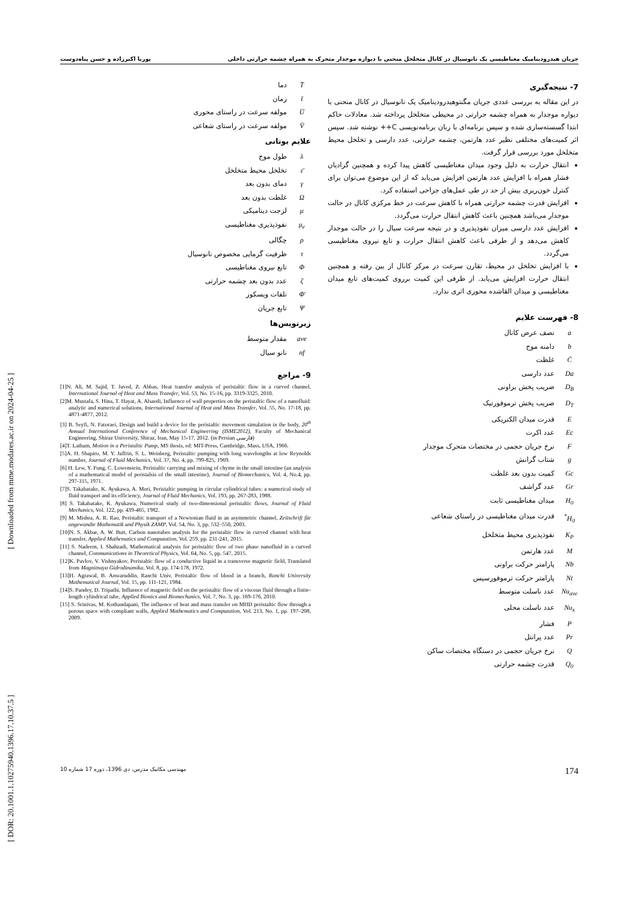[ DOR: 20.1001.1.10275940.1396.17.10.37.5 ] [ Downloaded from mme.modares.ac.ir on 2024-04-25 ]
جریان هیدرودینامیک مغناطیسی یک نانوسیال در کانال متخلخل منحنی با دیواره موجدار متحرک به همراه چشمه حرارتی داخلی پوریا اکبرزاده و حسن پناه‌دوست
7- نتیجه‌گیری
در این مقاله به بررسی عددی جریان مگنتوهیدرودینامیک یک نانوسیال در کانال منحنی با دیواره موجدار به همراه چشمه حرارتی در محیطی متخلخل پرداخته شد. معادلات حاکم ابتدا گسسته‌سازی شده و سپس برنامه‌ای با زبان برنامه‌نویسی C++ نوشته شد. سپس اثر کمیت‌های مختلفی نظیر عدد هارتمن، چشمه حرارتی، عدد دارسی و تخلخل محیط متخلخل مورد بررسی قرار گرفت.
انتقال حرارت به دلیل وجود میدان مغناطیسی کاهش پیدا کرده و همچنین گرادیان فشار همراه با افزایش عدد هارتمن افزایش می‌یابد که از این موضوع می‌توان برای کنترل خون‌ریزی بیش از حد در طی عمل‌های جراحی استفاده کرد.
افزایش قدرت چشمه حرارتی همراه با کاهش سرعت در خط مرکزی کانال در حالت موجدار می‌باشد همچنین باعث کاهش انتقال حرارت می‌گردد.
افزایش عدد دارسی میزان نفوذپذیری و در نتیجه سرعت سیال را در حالت موجدار کاهش می‌دهد و از طرفی باعث کاهش انتقال حرارت و تابع نیروی مغناطیسی می‌گردد.
با افزایش تخلخل در محیط، تقارن سرعت در مرکز کانال از بین رفته و همچنین انتقال حرارت افزایش می‌یابد. از طرفی این کمیت برروی کمیت‌های تابع میدان مغناطیسی و میدان القاشده محوری اثری ندارد.
8- فهرست علایم
a نصف عرض کانال
b دامنه موج
C̄ غلظت
Da عدد دارسی
D<sub>B</sub> ضریب پخش براونی
D<sub>T</sub> ضریب پخش ترموفورتیک
Eقدرت میدان الکتریکی
Ec عدد اکرت
Fنرخ جریان حجمی در مختصات متحرک موجدار
g شتاب گرانش
Gc کمیت بدون بعد غلظت
Gr عدد گراشف
H<sub>0</sub> میدان مغناطیسی ثابت
H<sub>0</sub><sup>*</sup> قدرت میدان مغناطیسی در راستای شعاعی
K<sub>P</sub> نفوذپذیری محیط متخلخل
Mعدد هارتمن
Nb پارامتر حرکت براونی
Nt پارامتر حرکت ترموفورسیس
Nu<sub>ave</sub> عدد ناسلت متوسط
Nu<sub>x</sub> عدد ناسلت محلی
Pفشار
Pr عدد پرانتل
Qنرخ جریان حجمی در دستگاه مختصات ساکن
Q<sub>0</sub> قدرت چشمه حرارتی
T̄ دما
t̄ زمان
Ūمولفه سرعت در راستای محوری
V̄ مولفه سرعت در راستای شعاعی
علایم یونانی
λ طول موج
ε̄ تخلخل محیط متخلخل
γ دمای بدون بعد
Ωغلظت بدون بعد
μ لزجت دینامیکی
μ<sub>e</sub> نفوذپذیری مغناطیسی
ρ چگالی
τ ظرفیت گرمایی مخصوص نانوسیال
Φتابع نیروی مغناطیسی
ζ عدد بدون بعد چشمه حرارتی
Φ̄ تلفات ویسکوز
Ψتابع جریان
زیرنویس‌ها
ave مقدار متوسط
nf نانو سیال
9- مراجع
[1]N. Ali, M. Sajid, T. Javed, Z. Abbas, Heat transfer analysis of peristaltic flow in a curved channel, International Journal of Heat and Mass Transfer, Vol. 53, No. 15-16, pp. 3319-3325, 2010.
[2]M. Mustafa, S. Hina, T. Hayat, A. Alsaedi, Influence of wall properties on the peristaltic flow of a nanofluid: analytic and numerical solutions, International Journal of Heat and Mass Transfer, Vol. 55, No. 17-18, pp. 4871-4877, 2012.
[3] B. Seyfi, N. Fatoraei, Design and build a device for the peristaltic movement simulation in the body, 20<sup>th</sup> Annual International Conference of Mechanical Engineering (ISME2012), Faculty of Mechanical Engineering, Shiraz University, Shiraz, Iran, May 15-17, 2012. (in Persian فارسی)
[4]T. Latham, Motion in a Peristaltic Pump, MS thesis, ed: MIT-Press, Cambridge, Mass, USA, 1966.
[5]A. H. Shapiro, M. Y. Jaffrin, S. L. Weinberg, Peristaltic pumping with long wavelengths at low Reynolds number, Journal of Fluid Mechanics, Vol. 37, No. 4, pp. 799-825, 1969.
[6] H. Lew, Y. Fung, C. Lowenstein, Peristaltic carrying and mixing of chyme in the small intestine (an analysis of a mathematical model of peristalsis of the small intestine), Journal of Biomechanics, Vol. 4, No.4, pp. 297-315, 1971.
[7]S. Takabatake, K. Ayukawa, A. Mori, Peristaltic pumping in circular cylindrical tubes: a numerical study of fluid transport and its efficiency, Journal of Fluid Mechanics, Vol. 193, pp. 267-283, 1988.
[8] S. Takabatake, K. Ayukawa, Numerical study of two-dimensional peristaltic flows, Journal of Fluid Mechanics, Vol. 122, pp. 439-465, 1982.
[9] M. Mishra, A. R. Rao, Peristaltic transport of a Newtonian fluid in an asymmetric channel, Zeitschrift für angewandte Mathematik und Physik ZAMP, Vol. 54, No. 3, pp. 532–550, 2003.
[10]N. S. Akbar, A. W. Butt, Carbon nanotubes analysis for the peristaltic flow in curved channel with heat transfer, Applied Mathematics and Computation, Vol. 259, pp. 231-241, 2015.
[11] S. Nadeem, I. Shahzadi, Mathematical analysis for peristaltic flow of two phase nanofluid in a curved channel, Communications in Theoretical Physics, Vol. 64, No. 5, pp. 547, 2015.
[12]K. Pavlov, V. Vishnyakov, Peristaltic flow of a conductive liquid in a transverse magnetic field, Translated from Magnitnaya Gidrodinamika, Vol. 8, pp. 174-178, 1972.
[13]H. Agrawal, B. Anwaruddin, Ranchi Univ, Peristaltic flow of blood in a branch, Ranchi University Mathematical Journal, Vol. 15, pp. 111-121, 1984.
[14]S. Pandey, D. Tripathi, Influence of magnetic field on the peristaltic flow of a viscous fluid through a finite-length cylindrical tube, Applied Bionics and Biomechanics, Vol. 7, No. 3, pp. 169-176, 2010.
[15] S. Srinivas, M. Kothandapani, The influence of heat and mass transfer on MHD peristaltic flow through a porous space with compliant walls, Applied Mathematics and Computation, Vol. 213, No. 1, pp. 197–208, 2009.
مهندسی مکانیک مدرس، دی 1396، دوره 17 شماره 10 174